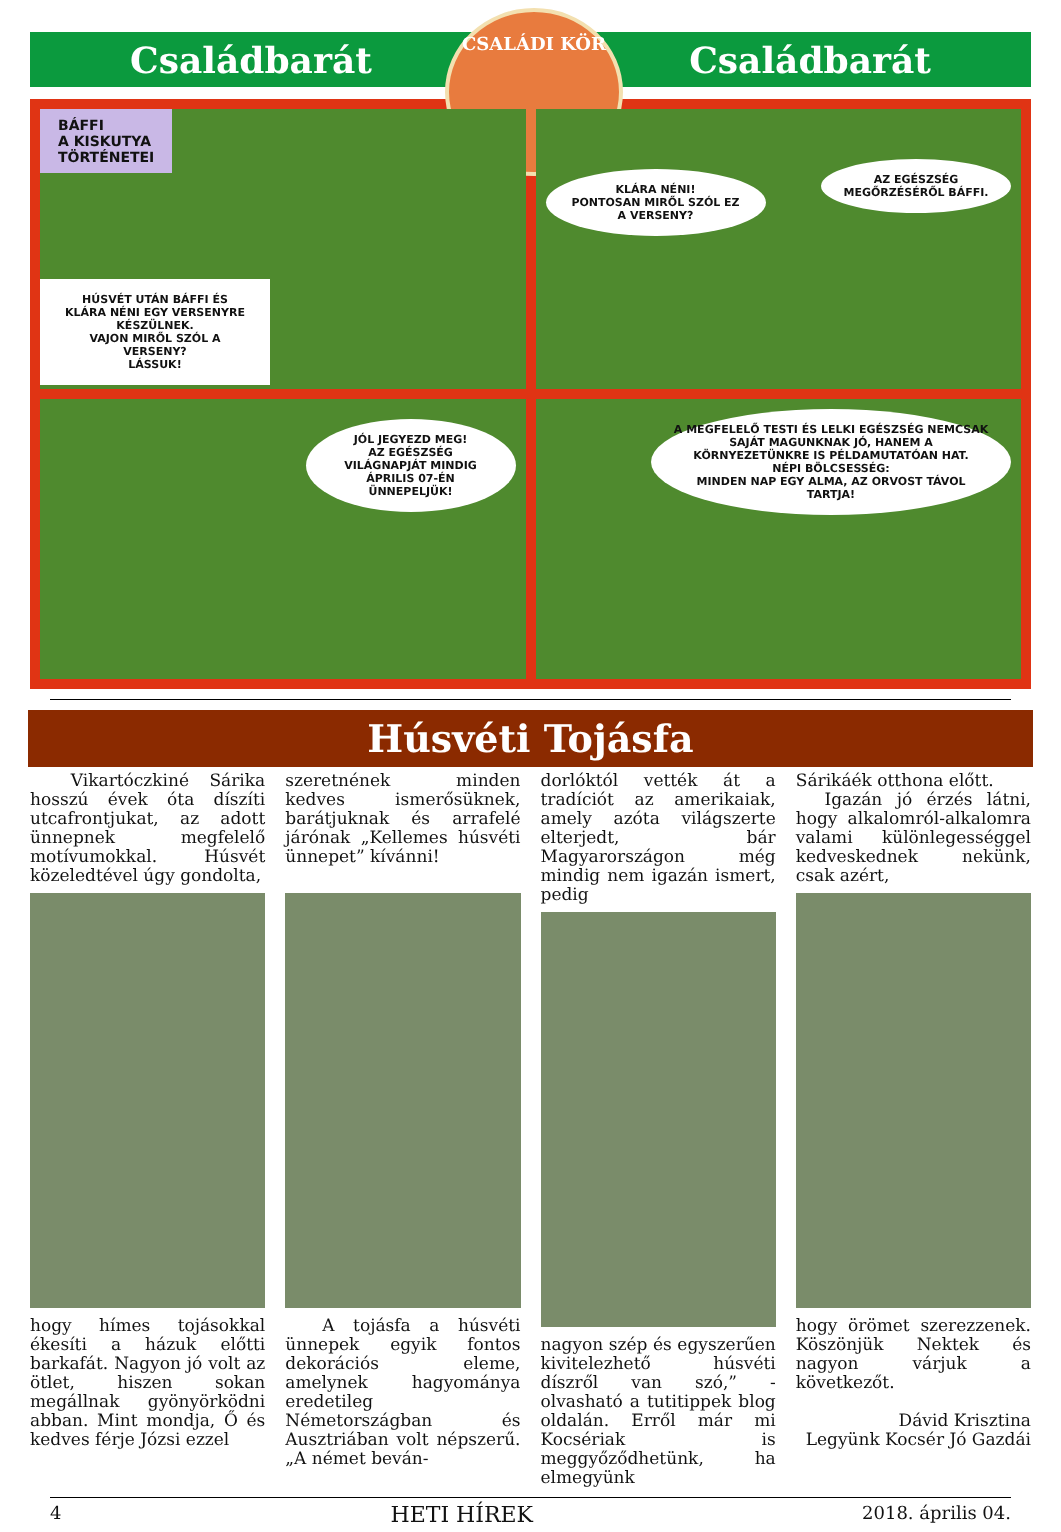CSALÁDI KÖR
Családbarát Családbarát
BÁFFI
A KISKUTYA
TÖRTÉNETEI
HÚSVÉT UTÁN BÁFFI ÉS KLÁRA NÉNI EGY VERSENYRE KÉSZÜLNEK.
VAJON MIRŐL SZÓL A VERSENY?
LÁSSUK!
KLÁRA NÉNI!
PONTOSAN MIRŐL SZÓL EZ A VERSENY?
AZ EGÉSZSÉG MEGŐRZÉSÉRŐL BÁFFI.
JÓL JEGYEZD MEG!
AZ EGÉSZSÉG VILÁGNAPJÁT MINDIG ÁPRILIS 07-ÉN ÜNNEPELJÜK!
A MEGFELELŐ TESTI ÉS LELKI EGÉSZSÉG NEMCSAK SAJÁT MAGUNKNAK JÓ, HANEM A KÖRNYEZETÜNKRE IS PÉLDAMUTATÓAN HAT.
NÉPI BÖLCSESSÉG:
MINDEN NAP EGY ALMA, AZ ORVOST TÁVOL TARTJA!
Húsvéti Tojásfa
Vikartóczkiné Sárika hosszú évek óta díszíti utcafrontjukat, az adott ünnepnek megfelelő motívumokkal. Húsvét közeledtével úgy gondolta,
hogy hímes tojásokkal ékesíti a házuk előtti barkafát. Nagyon jó volt az ötlet, hiszen sokan megállnak gyönyörködni abban. Mint mondja, Ő és kedves férje Józsi ezzel
szeretnének minden kedves ismerősüknek, barátjuknak és arrafelé járónak „Kellemes húsvéti ünnepet” kívánni!
A tojásfa a húsvéti ünnepek egyik fontos dekorációs eleme, amelynek hagyománya eredetileg Németországban és Ausztriában volt népszerű. „A német beván-
dorlóktól vették át a tradíciót az amerikaiak, amely azóta világszerte elterjedt, bár Magyarországon még mindig nem igazán ismert, pedig
nagyon szép és egyszerűen kivitelezhető húsvéti díszről van szó,” - olvasható a tutitippek blog oldalán. Erről már mi Kocsériak is meggyőződhetünk, ha elmegyünk
Sárikáék otthona előtt.
Igazán jó érzés látni, hogy alkalomról-alkalomra valami különlegességgel kedveskednek nekünk, csak azért,
hogy örömet szerezzenek. Köszönjük Nektek és nagyon várjuk a következőt.
Dávid Krisztina
Legyünk Kocsér Jó Gazdái
4 HETI HÍREK 2018. április 04.